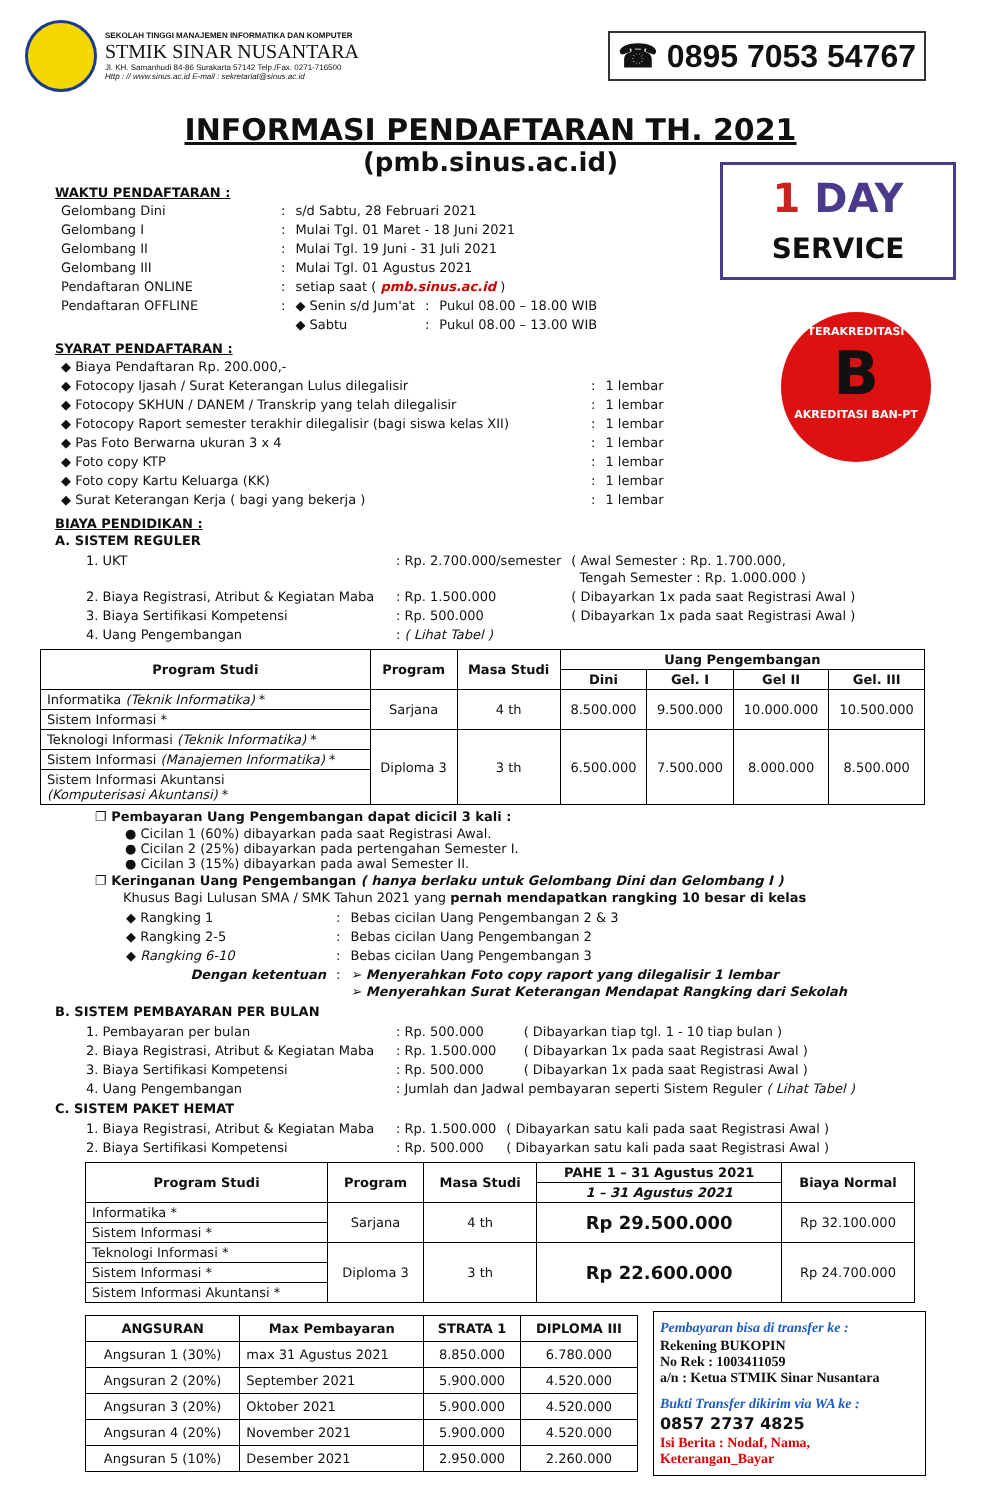SEKOLAH TINGGI MANAJEMEN INFORMATIKA DAN KOMPUTER
STMIK SINAR NUSANTARA
Jl. KH. Samanhudi 84-86 Surakarta 57142 Telp./Fax. 0271-716500
Http : // www.sinus.ac.id E-mail : sekretariat@sinus.ac.id
☎ 0895 7053 54767
INFORMASI PENDAFTARAN TH. 2021
(pmb.sinus.ac.id)
1 DAY
SERVICE
TERAKREDITASI
B
AKREDITASI BAN-PT
WAKTU PENDAFTARAN :
| Gelombang Dini | : | s/d Sabtu, 28 Februari 2021 | | |
| Gelombang I | : | Mulai Tgl. 01 Maret - 18 Juni 2021 | | |
| Gelombang II | : | Mulai Tgl. 19 Juni - 31 Juli 2021 | | |
| Gelombang III | : | Mulai Tgl. 01 Agustus 2021 | | |
| Pendaftaran ONLINE | : | setiap saat ( pmb.sinus.ac.id ) | | |
| Pendaftaran OFFLINE | : | ◆ Senin s/d Jum'at | : | Pukul 08.00 – 18.00 WIB |
| | | ◆ Sabtu | : | Pukul 08.00 – 13.00 WIB |
SYARAT PENDAFTARAN :
| ◆ Biaya Pendaftaran Rp. 200.000,- | | |
| ◆ Fotocopy Ijasah / Surat Keterangan Lulus dilegalisir | : | 1 lembar |
| ◆ Fotocopy SKHUN / DANEM / Transkrip yang telah dilegalisir | : | 1 lembar |
| ◆ Fotocopy Raport semester terakhir dilegalisir (bagi siswa kelas XII) | : | 1 lembar |
| ◆ Pas Foto Berwarna ukuran 3 x 4 | : | 1 lembar |
| ◆ Foto copy KTP | : | 1 lembar |
| ◆ Foto copy Kartu Keluarga (KK) | : | 1 lembar |
| ◆ Surat Keterangan Kerja ( bagi yang bekerja ) | : | 1 lembar |
BIAYA PENDIDIKAN :
A. SISTEM REGULER
| 1. UKT | : Rp. 2.700.000/semester | ( Awal Semester : Rp. 1.700.000, Tengah Semester : Rp. 1.000.000 ) |
| 2. Biaya Registrasi, Atribut & Kegiatan Maba | : Rp. 1.500.000 | ( Dibayarkan 1x pada saat Registrasi Awal ) |
| 3. Biaya Sertifikasi Kompetensi | : Rp. 500.000 | ( Dibayarkan 1x pada saat Registrasi Awal ) |
| 4. Uang Pengembangan | : ( Lihat Tabel ) | |
| Program Studi | Program | Masa Studi | Uang Pengembangan | | | |
| --- | --- | --- | --- | --- | --- | --- |
| | | | Dini | Gel. I | Gel II | Gel. III |
| Informatika (Teknik Informatika) * | Sarjana | 4 th | 8.500.000 | 9.500.000 | 10.000.000 | 10.500.000 |
| Sistem Informasi * | | | | | | |
| Teknologi Informasi (Teknik Informatika) * | Diploma 3 | 3 th | 6.500.000 | 7.500.000 | 8.000.000 | 8.500.000 |
| Sistem Informasi (Manajemen Informatika) * | | | | | | |
| Sistem Informasi Akuntansi (Komputerisasi Akuntansi) * | | | | | | |
❐ Pembayaran Uang Pengembangan dapat dicicil 3 kali :
● Cicilan 1 (60%) dibayarkan pada saat Registrasi Awal.
● Cicilan 2 (25%) dibayarkan pada pertengahan Semester I.
● Cicilan 3 (15%) dibayarkan pada awal Semester II.
❐ Keringanan Uang Pengembangan ( hanya berlaku untuk Gelombang Dini dan Gelombang I )
Khusus Bagi Lulusan SMA / SMK Tahun 2021 yang pernah mendapatkan rangking 10 besar di kelas
| ◆ Rangking 1 | : | Bebas cicilan Uang Pengembangan 2 & 3 |
| ◆ Rangking 2-5 | : | Bebas cicilan Uang Pengembangan 2 |
| ◆ Rangking 6-10 | : | Bebas cicilan Uang Pengembangan 3 |
| Dengan ketentuan | : | ➢ Menyerahkan Foto copy raport yang dilegalisir 1 lembar ➢ Menyerahkan Surat Keterangan Mendapat Rangking dari Sekolah |
B. SISTEM PEMBAYARAN PER BULAN
| 1. Pembayaran per bulan | : Rp. 500.000 | ( Dibayarkan tiap tgl. 1 - 10 tiap bulan ) |
| 2. Biaya Registrasi, Atribut & Kegiatan Maba | : Rp. 1.500.000 | ( Dibayarkan 1x pada saat Registrasi Awal ) |
| 3. Biaya Sertifikasi Kompetensi | : Rp. 500.000 | ( Dibayarkan 1x pada saat Registrasi Awal ) |
| 4. Uang Pengembangan | : Jumlah dan Jadwal pembayaran seperti Sistem Reguler ( Lihat Tabel ) | |
C. SISTEM PAKET HEMAT
| 1. Biaya Registrasi, Atribut & Kegiatan Maba | : Rp. 1.500.000 | ( Dibayarkan satu kali pada saat Registrasi Awal ) |
| 2. Biaya Sertifikasi Kompetensi | : Rp. 500.000 | ( Dibayarkan satu kali pada saat Registrasi Awal ) |
| Program Studi | Program | Masa Studi | PAHE 1 – 31 Agustus 2021 | Biaya Normal |
| --- | --- | --- | --- | --- |
| | | | 1 – 31 Agustus 2021 | |
| Informatika * | Sarjana | 4 th | Rp 29.500.000 | Rp 32.100.000 |
| Sistem Informasi * | | | | |
| Teknologi Informasi * | Diploma 3 | 3 th | Rp 22.600.000 | Rp 24.700.000 |
| Sistem Informasi * | | | | |
| Sistem Informasi Akuntansi * | | | | |
| ANGSURAN | Max Pembayaran | STRATA 1 | DIPLOMA III |
| --- | --- | --- | --- |
| Angsuran 1 (30%) | max 31 Agustus 2021 | 8.850.000 | 6.780.000 |
| Angsuran 2 (20%) | September 2021 | 5.900.000 | 4.520.000 |
| Angsuran 3 (20%) | Oktober 2021 | 5.900.000 | 4.520.000 |
| Angsuran 4 (20%) | November 2021 | 5.900.000 | 4.520.000 |
| Angsuran 5 (10%) | Desember 2021 | 2.950.000 | 2.260.000 |
Pembayaran bisa di transfer ke :
Rekening BUKOPIN
No Rek : 1003411059
a/n : Ketua STMIK Sinar Nusantara
Bukti Transfer dikirim via WA ke :
0857 2737 4825
Isi Berita : Nodaf, Nama, Keterangan_Bayar